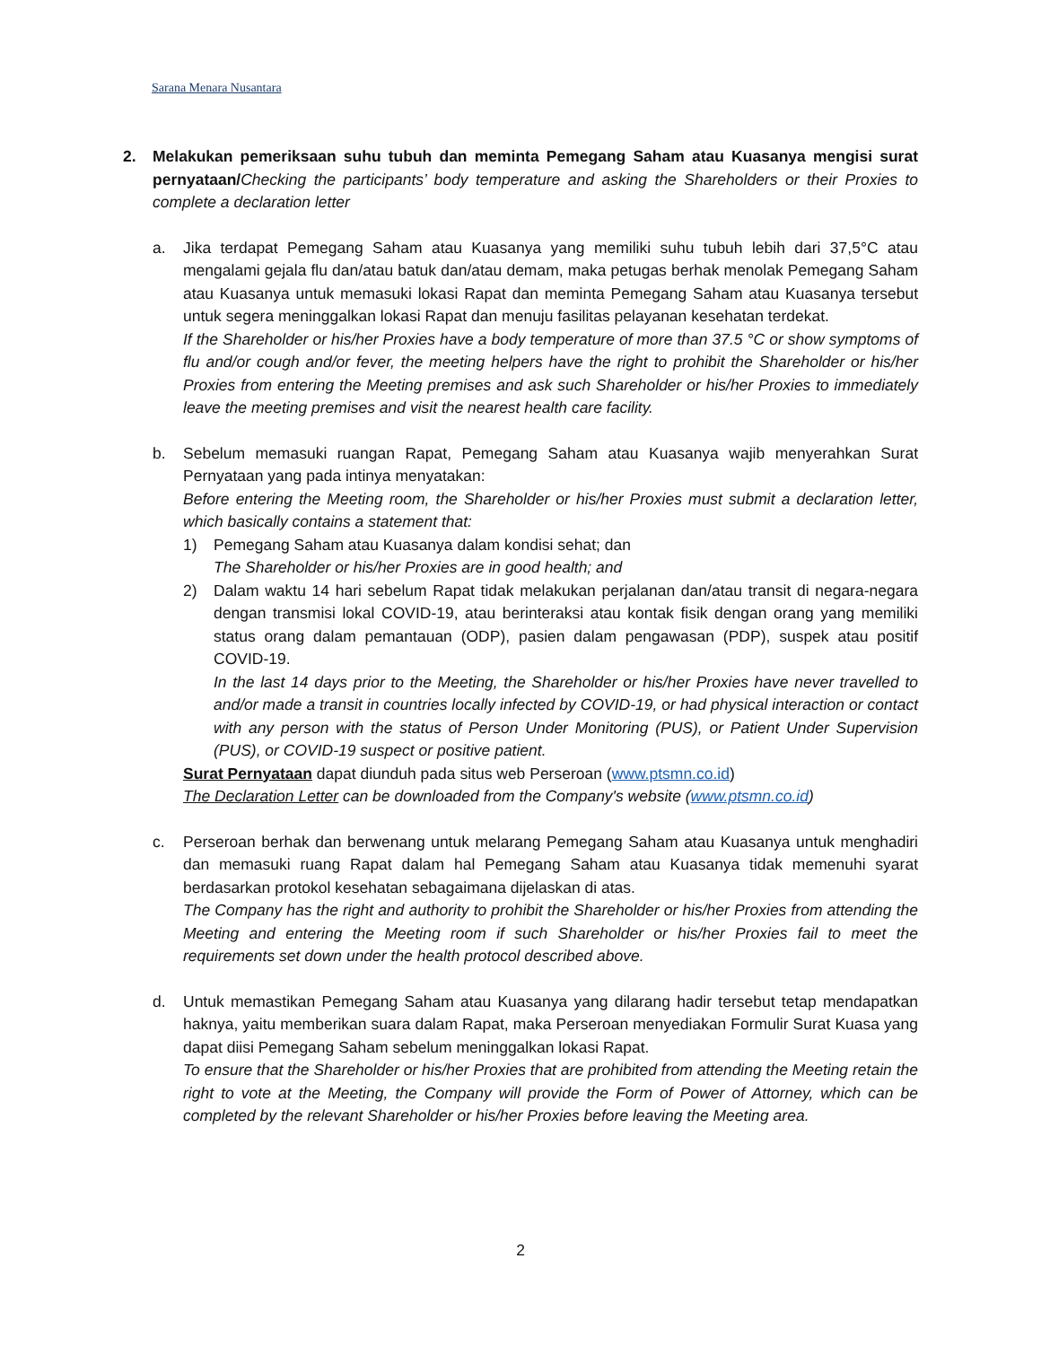Sarana Menara Nusantara
2. Melakukan pemeriksaan suhu tubuh dan meminta Pemegang Saham atau Kuasanya mengisi surat pernyataan/Checking the participants’ body temperature and asking the Shareholders or their Proxies to complete a declaration letter
a. Jika terdapat Pemegang Saham atau Kuasanya yang memiliki suhu tubuh lebih dari 37,5°C atau mengalami gejala flu dan/atau batuk dan/atau demam, maka petugas berhak menolak Pemegang Saham atau Kuasanya untuk memasuki lokasi Rapat dan meminta Pemegang Saham atau Kuasanya tersebut untuk segera meninggalkan lokasi Rapat dan menuju fasilitas pelayanan kesehatan terdekat.
If the Shareholder or his/her Proxies have a body temperature of more than 37.5 °C or show symptoms of flu and/or cough and/or fever, the meeting helpers have the right to prohibit the Shareholder or his/her Proxies from entering the Meeting premises and ask such Shareholder or his/her Proxies to immediately leave the meeting premises and visit the nearest health care facility.
b. Sebelum memasuki ruangan Rapat, Pemegang Saham atau Kuasanya wajib menyerahkan Surat Pernyataan yang pada intinya menyatakan:
Before entering the Meeting room, the Shareholder or his/her Proxies must submit a declaration letter, which basically contains a statement that:
1) Pemegang Saham atau Kuasanya dalam kondisi sehat; dan
The Shareholder or his/her Proxies are in good health; and
2) Dalam waktu 14 hari sebelum Rapat tidak melakukan perjalanan dan/atau transit di negara-negara dengan transmisi lokal COVID-19, atau berinteraksi atau kontak fisik dengan orang yang memiliki status orang dalam pemantauan (ODP), pasien dalam pengawasan (PDP), suspek atau positif COVID-19.
In the last 14 days prior to the Meeting, the Shareholder or his/her Proxies have never travelled to and/or made a transit in countries locally infected by COVID-19, or had physical interaction or contact with any person with the status of Person Under Monitoring (PUS), or Patient Under Supervision (PUS), or COVID-19 suspect or positive patient.
Surat Pernyataan dapat diunduh pada situs web Perseroan (www.ptsmn.co.id)
The Declaration Letter can be downloaded from the Company's website (www.ptsmn.co.id)
c. Perseroan berhak dan berwenang untuk melarang Pemegang Saham atau Kuasanya untuk menghadiri dan memasuki ruang Rapat dalam hal Pemegang Saham atau Kuasanya tidak memenuhi syarat berdasarkan protokol kesehatan sebagaimana dijelaskan di atas.
The Company has the right and authority to prohibit the Shareholder or his/her Proxies from attending the Meeting and entering the Meeting room if such Shareholder or his/her Proxies fail to meet the requirements set down under the health protocol described above.
d. Untuk memastikan Pemegang Saham atau Kuasanya yang dilarang hadir tersebut tetap mendapatkan haknya, yaitu memberikan suara dalam Rapat, maka Perseroan menyediakan Formulir Surat Kuasa yang dapat diisi Pemegang Saham sebelum meninggalkan lokasi Rapat.
To ensure that the Shareholder or his/her Proxies that are prohibited from attending the Meeting retain the right to vote at the Meeting, the Company will provide the Form of Power of Attorney, which can be completed by the relevant Shareholder or his/her Proxies before leaving the Meeting area.
2